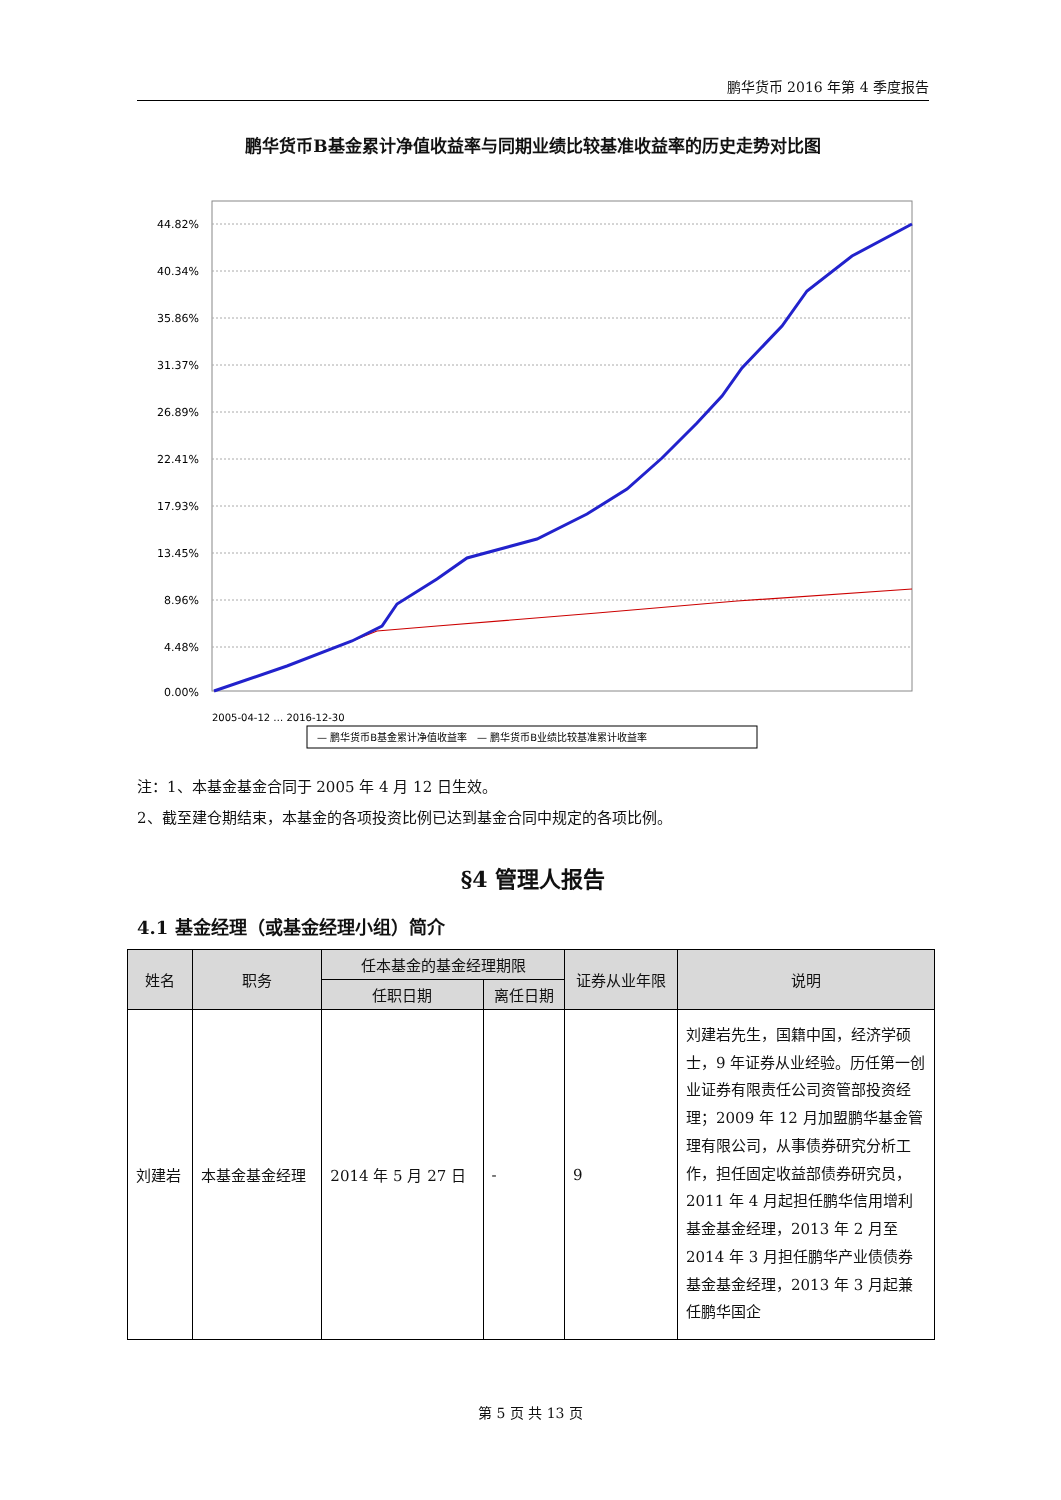鹏华货币 2016 年第 4 季度报告
鹏华货币B基金累计净值收益率与同期业绩比较基准收益率的历史走势对比图
44.82%
40.34%
35.86%
31.37%
26.89%
22.41%
17.93%
13.45%
8.96%
4.48%
0.00%
2005-04-12 … 2016-12-30
— 鹏华货币B基金累计净值收益率　— 鹏华货币B业绩比较基准累计收益率
注：1、本基金基金合同于 2005 年 4 月 12 日生效。
2、截至建仓期结束，本基金的各项投资比例已达到基金合同中规定的各项比例。
§4 管理人报告
4.1 基金经理（或基金经理小组）简介
| 姓名 | 职务 | 任本基金的基金经理期限 | | 证券从业年限 | 说明 |
| --- | --- | --- | --- | --- | --- |
| | | 任职日期 | 离任日期 | | |
| 刘建岩 | 本基金基金经理 | 2014 年 5 月 27 日 | - | 9 | 刘建岩先生，国籍中国，经济学硕士，9 年证券从业经验。历任第一创业证券有限责任公司资管部投资经理；2009 年 12 月加盟鹏华基金管理有限公司，从事债券研究分析工作，担任固定收益部债券研究员，2011 年 4 月起担任鹏华信用增利基金基金经理，2013 年 2 月至 2014 年 3 月担任鹏华产业债债券基金基金经理，2013 年 3 月起兼任鹏华国企 |
第 5 页 共 13 页